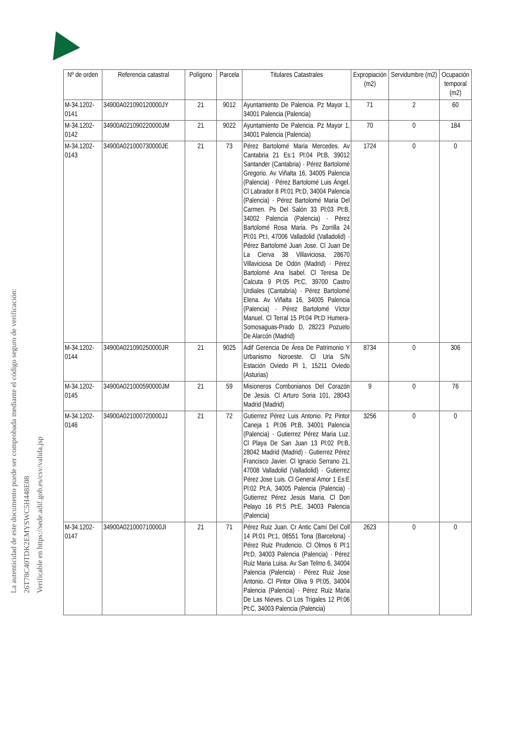La autenticidad de este documento puede ser comprobada mediante el código seguro de verificación: 26T78C40TDK2EMYSWC5H448E08
Verificable en https://sede.adif.gob.es/csv/valida.jsp
| Nº de orden | Referencia catastral | Polígono | Parcela | Titulares Catastrales | Expropiación (m2) | Servidumbre (m2) | Ocupación temporal (m2) |
| --- | --- | --- | --- | --- | --- | --- | --- |
| M-34.1202-0141 | 34900A021090120000JY | 21 | 9012 | Ayuntamiento De Palencia. Pz Mayor 1, 34001 Palencia (Palencia) | 71 | 2 | 60 |
| M-34.1202-0142 | 34900A021090220000JM | 21 | 9022 | Ayuntamiento De Palencia. Pz Mayor 1, 34001 Palencia (Palencia) | 70 | 0 | 184 |
| M-34.1202-0143 | 34900A021000730000JE | 21 | 73 | Pérez Bartolomé Maria Mercedes. Av Cantabria 21 Es:1 Pl:04 Pt:B, 39012 Santander (Cantabria) · Pérez Bartolomé Gregorio. Av Viñalta 16, 34005 Palencia (Palencia) · Pérez Bartolomé Luis Ángel. Cl Labrador 8 Pl:01 Pt:D, 34004 Palencia (Palencia) · Pérez Bartolomé Maria Del Carmen. Ps Del Salón 33 Pl:03 Pt:B, 34002 Palencia (Palencia) · Pérez Bartolomé Rosa Maria. Ps Zorrilla 24 Pl:01 Pt:I, 47006 Valladolid (Valladolid) · Pérez Bartolomé Juan Jose. Cl Juan De La Cierva 38 Villaviciosa, 28670 Villaviciosa De Odón (Madrid) · Pérez Bartolomé Ana Isabel. Cl Teresa De Calcuta 9 Pl:05 Pt:C, 39700 Castro Urdiales (Cantabria) · Pérez Bartolomé Elena. Av Viñalta 16, 34005 Palencia (Palencia) · Pérez Bartolomé Víctor Manuel. Cl Terral 15 Pl:04 Pt:D Humera-Somosaguas-Prado D, 28223 Pozuelo De Alarcón (Madrid) | 1724 | 0 | 0 |
| M-34.1202-0144 | 34900A021090250000JR | 21 | 9025 | Adif Gerencia De Área De Patrimonio Y Urbanismo Noroeste. Cl Uria S/N Estación Oviedo Pl 1, 15211 Oviedo (Asturias) | 8734 | 0 | 306 |
| M-34.1202-0145 | 34900A021000590000JM | 21 | 59 | Misioneros Combonianos Del Corazón De Jesús. Cl Arturo Soria 101, 28043 Madrid (Madrid) | 9 | 0 | 76 |
| M-34.1202-0146 | 34900A021000720000JJ | 21 | 72 | Gutierrez Pérez Luis Antonio. Pz Pintor Caneja 1 Pl:06 Pt:B, 34001 Palencia (Palencia) · Gutierrez Pérez Maria Luz. Cl Playa De San Juan 13 Pl:02 Pt:B, 28042 Madrid (Madrid) · Gutierrez Pérez Francisco Javier. Cl Ignacio Serrano 21, 47008 Valladolid (Valladolid) · Gutierrez Pérez Jose Luis. Cl General Amor 1 Es:E Pl:02 Pt:A, 34005 Palencia (Palencia) · Gutierrez Pérez Jesús Maria. Cl Don Pelayo 16 Pl:5 Pt:E, 34003 Palencia (Palencia) | 3256 | 0 | 0 |
| M-34.1202-0147 | 34900A021000710000JI | 21 | 71 | Pérez Ruiz Juan. Cr Antic Camí Del Coll 14 Pl:01 Pt:1, 08551 Tona (Barcelona) · Pérez Ruiz Prudencio. Cl Olmos 6 Pl:1 Pt:D, 34003 Palencia (Palencia) · Pérez Ruiz Maria Luisa. Av San Telmo 6, 34004 Palencia (Palencia) · Pérez Ruiz Jose Antonio. Cl Pintor Oliva 9 Pl:05, 34004 Palencia (Palencia) · Pérez Ruiz Maria De Las Nieves. Cl Los Trigales 12 Pl:06 Pt:C, 34003 Palencia (Palencia) | 2623 | 0 | 0 |